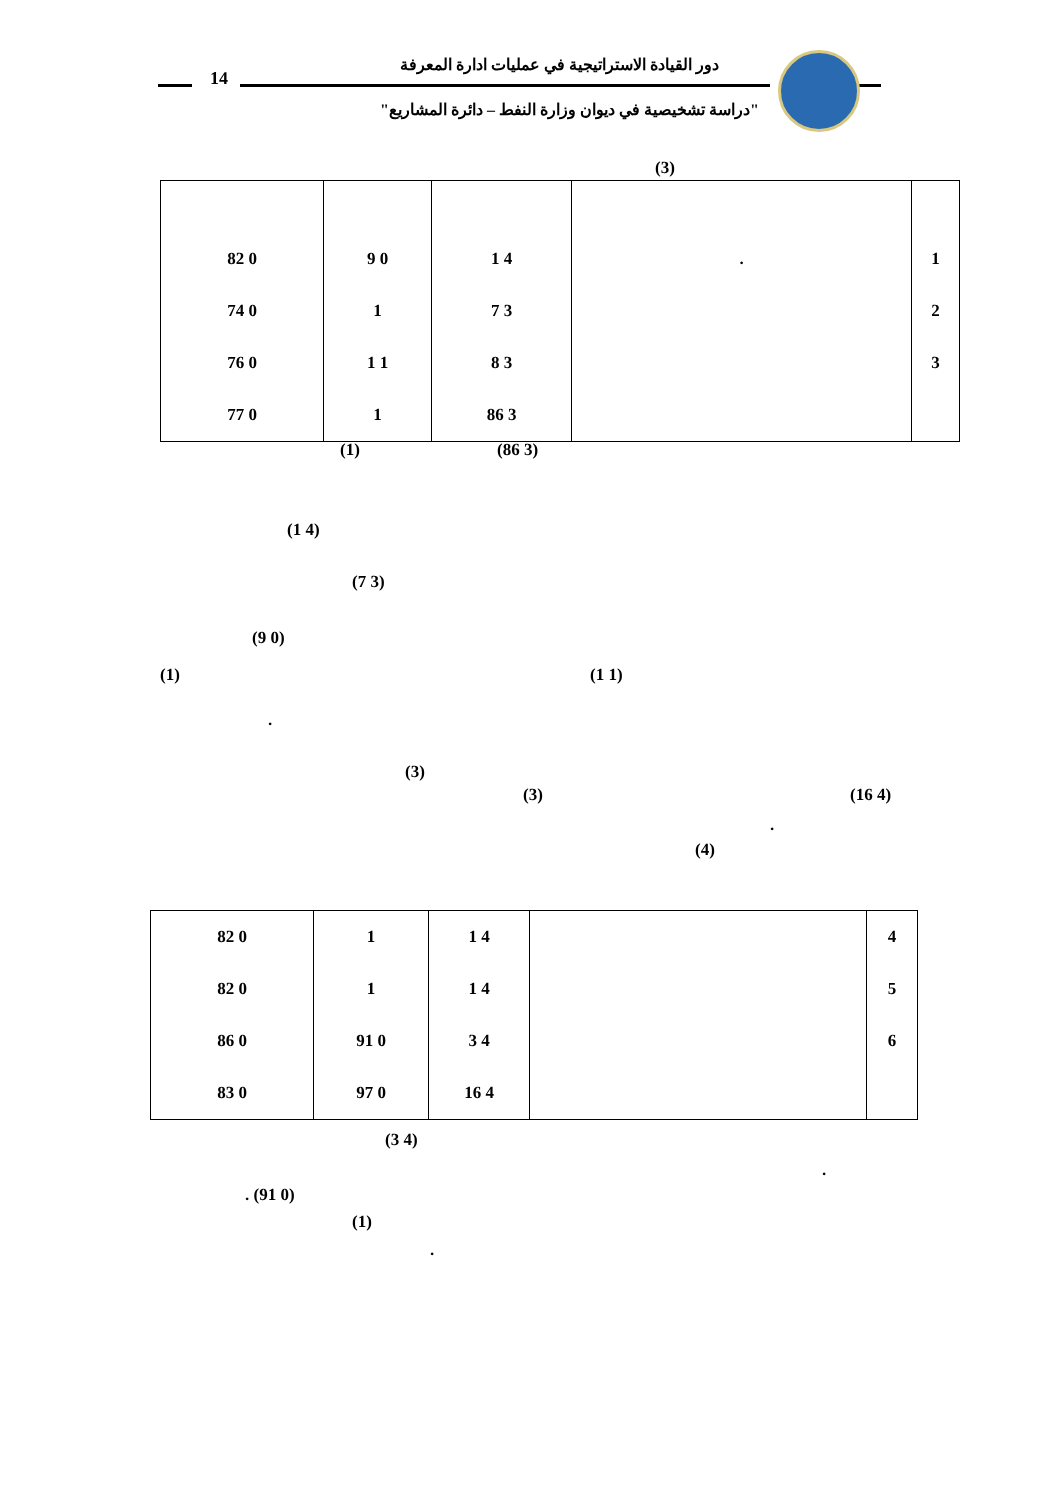14
دور القيادة الاستراتيجية في عمليات ادارة المعرفة
"دراسة تشخيصية في ديوان وزارة النفط – دائرة المشاريع"
(3)
| 82 0 | 9 0 | 1 4 | . | 1 |
| 74 0 | 1 | 7 3 | | 2 |
| 76 0 | 1 1 | 8 3 | | 3 |
| 77 0 | 1 | 86 3 | | |
(1) (86 3)
(1 4)
(7 3)
(9 0)
(1) (1 1)
.
(3)
(3) (16 4)
.
(4)
| 82 0 | 1 | 1 4 | | 4 |
| 82 0 | 1 | 1 4 | | 5 |
| 86 0 | 91 0 | 3 4 | | 6 |
| 83 0 | 97 0 | 16 4 | | |
(3 4)
.
. (91 0)
(1)
.